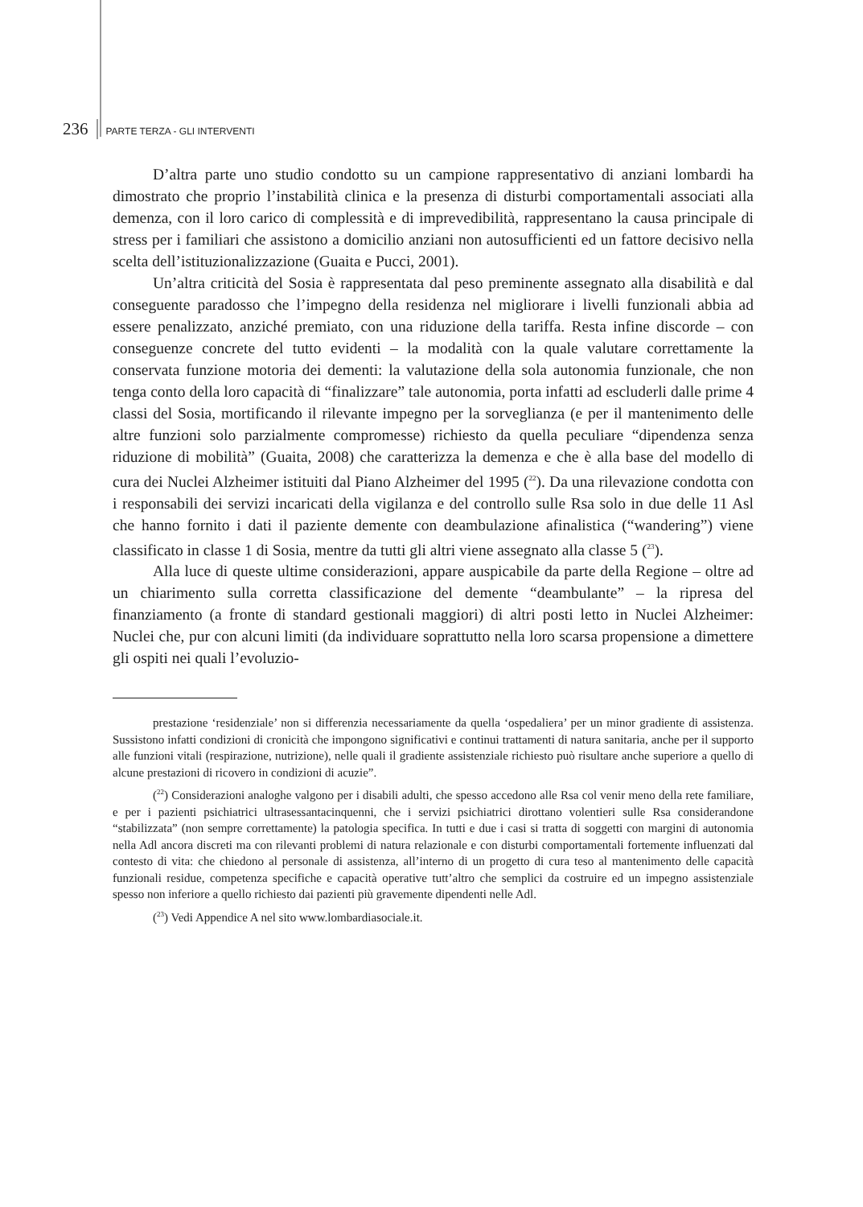236 PARTE TERZA - GLI INTERVENTI
D’altra parte uno studio condotto su un campione rappresentativo di anziani lombardi ha dimostrato che proprio l’instabilità clinica e la presenza di disturbi comportamentali associati alla demenza, con il loro carico di complessità e di imprevedibilità, rappresentano la causa principale di stress per i familiari che assistono a domicilio anziani non autosufficienti ed un fattore decisivo nella scelta dell’istituzionalizzazione (Guaita e Pucci, 2001).
Un’altra criticità del Sosia è rappresentata dal peso preminente assegnato alla disabilità e dal conseguente paradosso che l’impegno della residenza nel migliorare i livelli funzionali abbia ad essere penalizzato, anziché premiato, con una riduzione della tariffa. Resta infine discorde – con conseguenze concrete del tutto evidenti – la modalità con la quale valutare correttamente la conservata funzione motoria dei dementi: la valutazione della sola autonomia funzionale, che non tenga conto della loro capacità di “finalizzare” tale autonomia, porta infatti ad escluderli dalle prime 4 classi del Sosia, mortificando il rilevante impegno per la sorveglianza (e per il mantenimento delle altre funzioni solo parzialmente compromesse) richiesto da quella peculiare “dipendenza senza riduzione di mobilità” (Guaita, 2008) che caratterizza la demenza e che è alla base del modello di cura dei Nuclei Alzheimer istituiti dal Piano Alzheimer del 1995 (<sup>22</sup>). Da una rilevazione condotta con i responsabili dei servizi incaricati della vigilanza e del controllo sulle Rsa solo in due delle 11 Asl che hanno fornito i dati il paziente demente con deambulazione afinalistica (“wandering”) viene classificato in classe 1 di Sosia, mentre da tutti gli altri viene assegnato alla classe 5 (<sup>23</sup>).
Alla luce di queste ultime considerazioni, appare auspicabile da parte della Regione – oltre ad un chiarimento sulla corretta classificazione del demente “deambulante” – la ripresa del finanziamento (a fronte di standard gestionali maggiori) di altri posti letto in Nuclei Alzheimer: Nuclei che, pur con alcuni limiti (da individuare soprattutto nella loro scarsa propensione a dimettere gli ospiti nei quali l’evoluzio-
prestazione ‘residenziale’ non si differenzia necessariamente da quella ‘ospedaliera’ per un minor gradiente di assistenza. Sussistono infatti condizioni di cronicità che impongono significativi e continui trattamenti di natura sanitaria, anche per il supporto alle funzioni vitali (respirazione, nutrizione), nelle quali il gradiente assistenziale richiesto può risultare anche superiore a quello di alcune prestazioni di ricovero in condizioni di acuzie”.
(<sup>22</sup>) Considerazioni analoghe valgono per i disabili adulti, che spesso accedono alle Rsa col venir meno della rete familiare, e per i pazienti psichiatrici ultrasessantacinquenni, che i servizi psichiatrici dirottano volentieri sulle Rsa considerandone “stabilizzata” (non sempre correttamente) la patologia specifica. In tutti e due i casi si tratta di soggetti con margini di autonomia nella Adl ancora discreti ma con rilevanti problemi di natura relazionale e con disturbi comportamentali fortemente influenzati dal contesto di vita: che chiedono al personale di assistenza, all’interno di un progetto di cura teso al mantenimento delle capacità funzionali residue, competenza specifiche e capacità operative tutt’altro che semplici da costruire ed un impegno assistenziale spesso non inferiore a quello richiesto dai pazienti più gravemente dipendenti nelle Adl.
(<sup>23</sup>) Vedi Appendice A nel sito www.lombardiasociale.it.